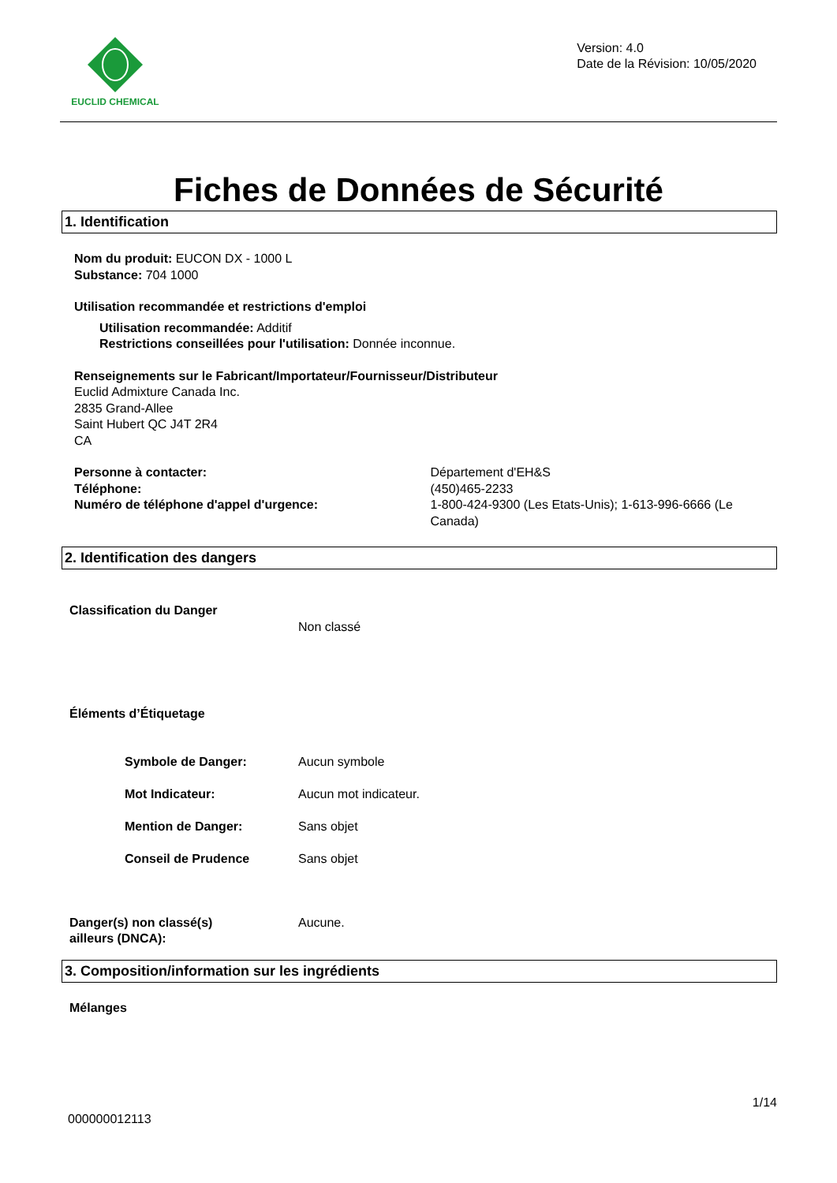EUCLID CHEMICAL
Version: 4.0
Date de la Révision: 10/05/2020
Fiches de Données de Sécurité
1. Identification
Nom du produit: EUCON DX - 1000 L
Substance: 704 1000
Utilisation recommandée et restrictions d'emploi
Utilisation recommandée: Additif
Restrictions conseillées pour l'utilisation: Donnée inconnue.
Renseignements sur le Fabricant/Importateur/Fournisseur/Distributeur
Euclid Admixture Canada Inc.
2835 Grand-Allee
Saint Hubert QC J4T 2R4
CA
Personne à contacter:
Téléphone:
Numéro de téléphone d'appel d'urgence:
Département d'EH&S
(450)465-2233
1-800-424-9300 (Les Etats-Unis); 1-613-996-6666 (Le Canada)
2. Identification des dangers
Classification du Danger
Non classé
Éléments d’Étiquetage
Symbole de Danger: Aucun symbole
Mot Indicateur: Aucun mot indicateur.
Mention de Danger: Sans objet
Conseil de Prudence Sans objet
Danger(s) non classé(s)
ailleurs (DNCA):
Aucune.
3. Composition/information sur les ingrédients
Mélanges
1/14
000000012113